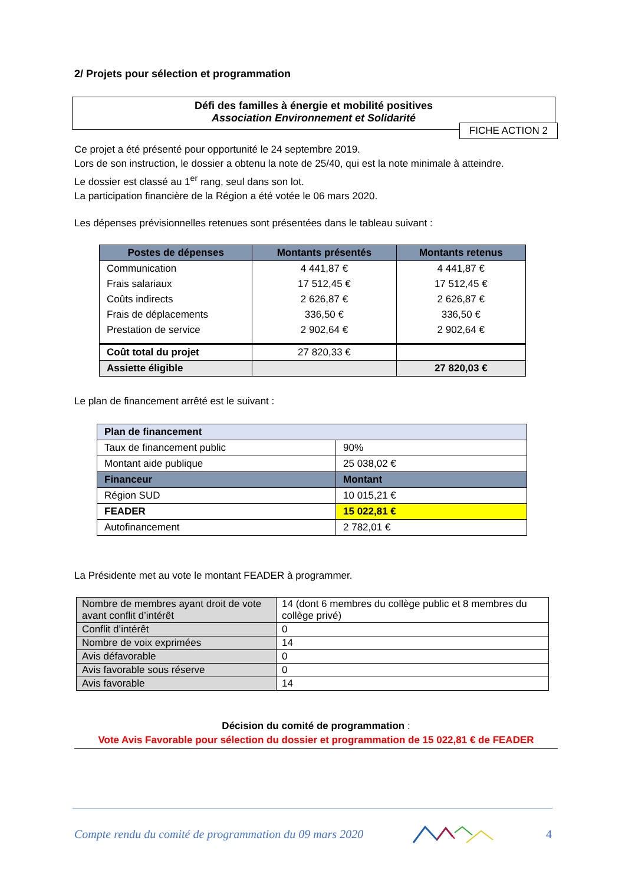2/ Projets pour sélection et programmation
Défi des familles à énergie et mobilité positives
Association Environnement et Solidarité
FICHE ACTION 2
Ce projet a été présenté pour opportunité le 24 septembre 2019.
Lors de son instruction, le dossier a obtenu la note de 25/40, qui est la note minimale à atteindre.
Le dossier est classé au 1<sup>er</sup> rang, seul dans son lot.
La participation financière de la Région a été votée le 06 mars 2020.
Les dépenses prévisionnelles retenues sont présentées dans le tableau suivant :
| Postes de dépenses | Montants présentés | Montants retenus |
| --- | --- | --- |
| Communication | 4 441,87 € | 4 441,87 € |
| Frais salariaux | 17 512,45 € | 17 512,45 € |
| Coûts indirects | 2 626,87 € | 2 626,87 € |
| Frais de déplacements | 336,50 € | 336,50 € |
| Prestation de service | 2 902,64 € | 2 902,64 € |
| Coût total du projet | 27 820,33 € | |
| Assiette éligible | | 27 820,03 € |
Le plan de financement arrêté est le suivant :
| Plan de financement | |
| Taux de financement public | 90% |
| Montant aide publique | 25 038,02 € |
| Financeur | Montant |
| Région SUD | 10 015,21 € |
| FEADER | 15 022,81 € |
| Autofinancement | 2 782,01 € |
La Présidente met au vote le montant FEADER à programmer.
| Nombre de membres ayant droit de vote avant conflit d’intérêt | 14 (dont 6 membres du collège public et 8 membres du collège privé) |
| Conflit d’intérêt | 0 |
| Nombre de voix exprimées | 14 |
| Avis défavorable | 0 |
| Avis favorable sous réserve | 0 |
| Avis favorable | 14 |
Décision du comité de programmation :
Vote Avis Favorable pour sélection du dossier et programmation de 15 022,81 € de FEADER
Compte rendu du comité de programmation du 09 mars 2020 4